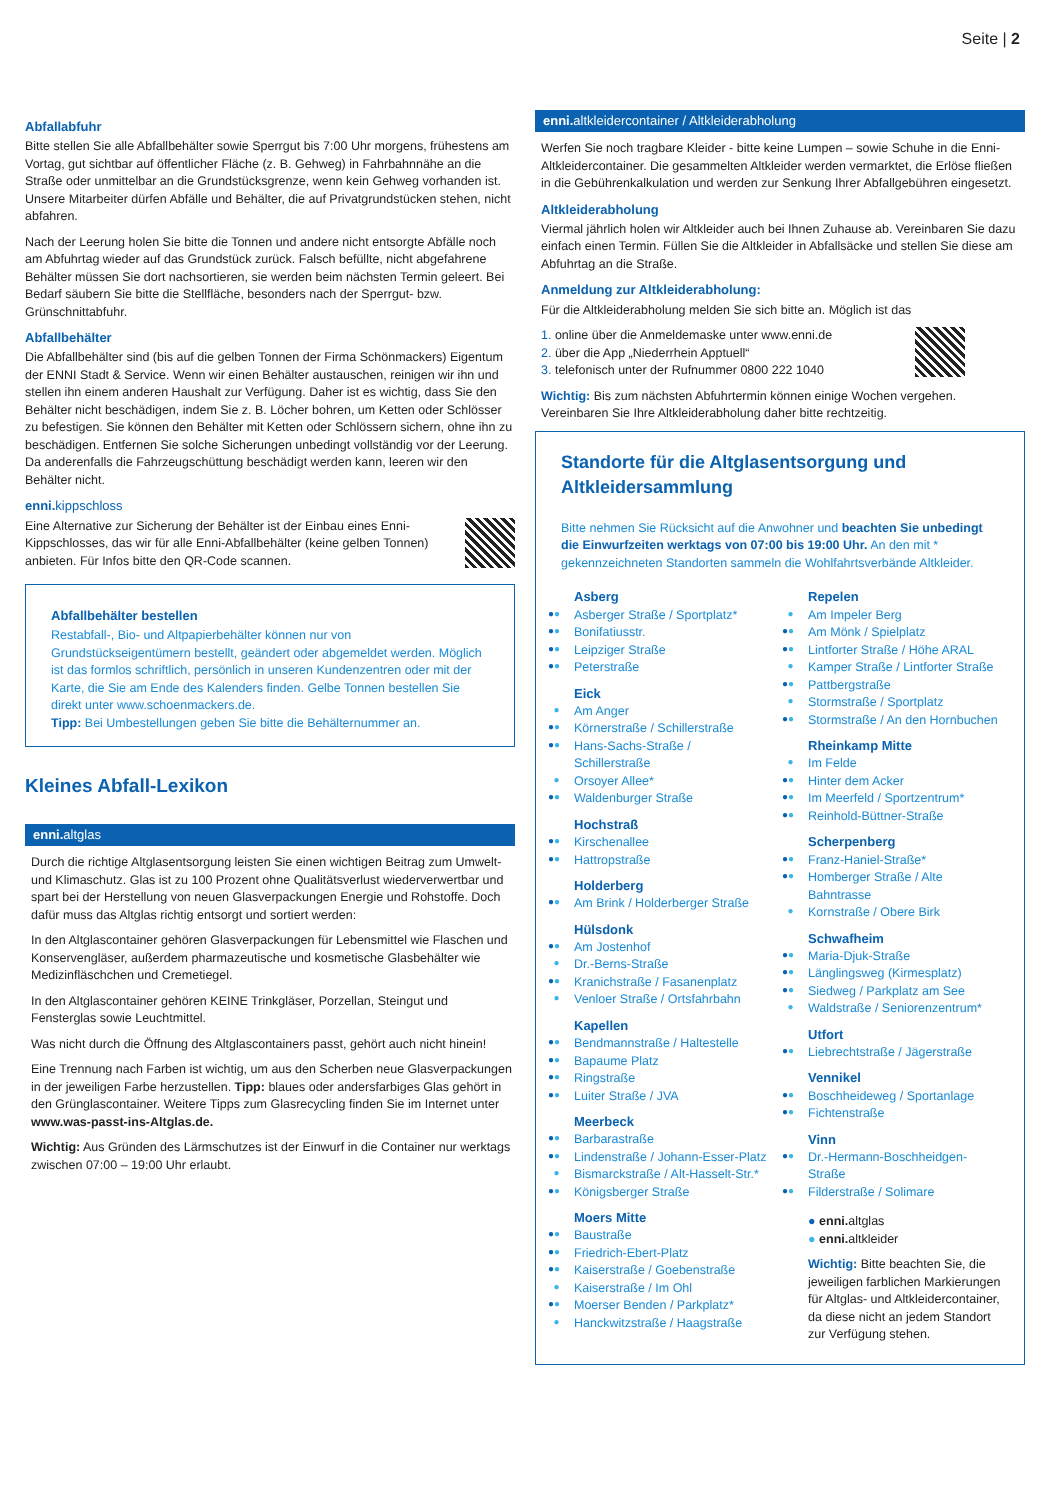Seite | 2
Abfallabfuhr
Bitte stellen Sie alle Abfallbehälter sowie Sperrgut bis 7:00 Uhr morgens, frühestens am Vortag, gut sichtbar auf öffentlicher Fläche (z. B. Gehweg) in Fahrbahnnähe an die Straße oder unmittelbar an die Grundstücksgrenze, wenn kein Gehweg vorhanden ist. Unsere Mitarbeiter dürfen Abfälle und Behälter, die auf Privatgrundstücken stehen, nicht abfahren.
Nach der Leerung holen Sie bitte die Tonnen und andere nicht entsorgte Abfälle noch am Abfuhrtag wieder auf das Grundstück zurück. Falsch befüllte, nicht abgefahrene Behälter müssen Sie dort nachsortieren, sie werden beim nächsten Termin geleert. Bei Bedarf säubern Sie bitte die Stellfläche, besonders nach der Sperrgut- bzw. Grünschnittabfuhr.
Abfallbehälter
Die Abfallbehälter sind (bis auf die gelben Tonnen der Firma Schönmackers) Eigentum der ENNI Stadt & Service. Wenn wir einen Behälter austauschen, reinigen wir ihn und stellen ihn einem anderen Haushalt zur Verfügung. Daher ist es wichtig, dass Sie den Behälter nicht beschädigen, indem Sie z. B. Löcher bohren, um Ketten oder Schlösser zu befestigen. Sie können den Behälter mit Ketten oder Schlössern sichern, ohne ihn zu beschädigen. Entfernen Sie solche Sicherungen unbedingt vollständig vor der Leerung. Da anderenfalls die Fahrzeugschüttung beschädigt werden kann, leeren wir den Behälter nicht.
enni.kippschloss
Eine Alternative zur Sicherung der Behälter ist der Einbau eines Enni-Kippschlosses, das wir für alle Enni-Abfallbehälter (keine gelben Tonnen) anbieten. Für Infos bitte den QR-Code scannen.
Abfallbehälter bestellen
Restabfall-, Bio- und Altpapierbehälter können nur von Grundstückseigentümern bestellt, geändert oder abgemeldet werden. Möglich ist das formlos schriftlich, persönlich in unseren Kundenzentren oder mit der Karte, die Sie am Ende des Kalenders finden. Gelbe Tonnen bestellen Sie direkt unter www.schoenmackers.de.
Tipp: Bei Umbestellungen geben Sie bitte die Behälternummer an.
Kleines Abfall-Lexikon
enni. altglas
Durch die richtige Altglasentsorgung leisten Sie einen wichtigen Beitrag zum Umwelt- und Klimaschutz. Glas ist zu 100 Prozent ohne Qualitätsverlust wiederverwertbar und spart bei der Herstellung von neuen Glasverpackungen Energie und Rohstoffe. Doch dafür muss das Altglas richtig entsorgt und sortiert werden:
In den Altglascontainer gehören Glasverpackungen für Lebensmittel wie Flaschen und Konservengläser, außerdem pharmazeutische und kosmetische Glasbehälter wie Medizinfläschchen und Cremetiegel.
In den Altglascontainer gehören KEINE Trinkgläser, Porzellan, Steingut und Fensterglas sowie Leuchtmittel.
Was nicht durch die Öffnung des Altglascontainers passt, gehört auch nicht hinein!
Eine Trennung nach Farben ist wichtig, um aus den Scherben neue Glasverpackungen in der jeweiligen Farbe herzustellen. Tipp: blaues oder andersfarbiges Glas gehört in den Grünglascontainer. Weitere Tipps zum Glasrecycling finden Sie im Internet unter www.was-passt-ins-Altglas.de.
Wichtig: Aus Gründen des Lärmschutzes ist der Einwurf in die Container nur werktags zwischen 07:00 – 19:00 Uhr erlaubt.
enni. altkleidercontainer / Altkleiderabholung
Werfen Sie noch tragbare Kleider - bitte keine Lumpen – sowie Schuhe in die Enni-Altkleidercontainer. Die gesammelten Altkleider werden vermarktet, die Erlöse fließen in die Gebührenkalkulation und werden zur Senkung Ihrer Abfallgebühren eingesetzt.
Altkleiderabholung
Viermal jährlich holen wir Altkleider auch bei Ihnen Zuhause ab. Vereinbaren Sie dazu einfach einen Termin. Füllen Sie die Altkleider in Abfallsäcke und stellen Sie diese am Abfuhrtag an die Straße.
Anmeldung zur Altkleiderabholung:
Für die Altkleiderabholung melden Sie sich bitte an. Möglich ist das
1. online über die Anmeldemaske unter www.enni.de
2. über die App „Niederrhein Apptuell“
3. telefonisch unter der Rufnummer 0800 222 1040
Wichtig: Bis zum nächsten Abfuhrtermin können einige Wochen vergehen. Vereinbaren Sie Ihre Altkleiderabholung daher bitte rechtzeitig.
Standorte für die Altglasentsorgung und Altkleidersammlung
Bitte nehmen Sie Rücksicht auf die Anwohner und beachten Sie unbedingt die Einwurfzeiten werktags von 07:00 bis 19:00 Uhr. An den mit * gekennzeichneten Standorten sammeln die Wohlfahrtsverbände Altkleider.
Asberg
●● Asberger Straße / Sportplatz*
●● Bonifatiusstr.
●● Leipziger Straße
●● Peterstraße
Eick
● Am Anger
●● Körnerstraße / Schillerstraße
●● Hans-Sachs-Straße / Schillerstraße
● Orsoyer Allee*
●● Waldenburger Straße
Hochstraß
●● Kirschenallee
●● Hattropstraße
Holderberg
●● Am Brink / Holderberger Straße
Hülsdonk
●● Am Jostenhof
● Dr.-Berns-Straße
●● Kranichstraße / Fasanenplatz
● Venloer Straße / Ortsfahrbahn
Kapellen
●● Bendmannstraße / Haltestelle
●● Bapaume Platz
●● Ringstraße
●● Luiter Straße / JVA
Meerbeck
●● Barbarastraße
●● Lindenstraße / Johann-Esser-Platz
● Bismarckstraße / Alt-Hasselt-Str.*
●● Königsberger Straße
Moers Mitte
●● Baustraße
●● Friedrich-Ebert-Platz
●● Kaiserstraße / Goebenstraße
● Kaiserstraße / Im Ohl
●● Moerser Benden / Parkplatz*
● Hanckwitzstraße / Haagstraße
Repelen
● Am Impeler Berg
●● Am Mönk / Spielplatz
●● Lintforter Straße / Höhe ARAL
● Kamper Straße / Lintforter Straße
●● Pattbergstraße
● Stormstraße / Sportplatz
●● Stormstraße / An den Hornbuchen
Rheinkamp Mitte
● Im Felde
●● Hinter dem Acker
●● Im Meerfeld / Sportzentrum*
●● Reinhold-Büttner-Straße
Scherpenberg
●● Franz-Haniel-Straße*
●● Homberger Straße / Alte Bahntrasse
● Kornstraße / Obere Birk
Schwafheim
●● Maria-Djuk-Straße
●● Länglingsweg (Kirmesplatz)
●● Siedweg / Parkplatz am See
● Waldstraße / Seniorenzentrum*
Utfort
●● Liebrechtstraße / Jägerstraße
Vennikel
●● Boschheideweg / Sportanlage
●● Fichtenstraße
Vinn
●● Dr.-Hermann-Boschheidgen-Straße
●● Filderstraße / Solimare
● enni. altglas
● enni. altkleider
Wichtig: Bitte beachten Sie, die jeweiligen farblichen Markierungen für Altglas- und Altkleidercontainer, da diese nicht an jedem Standort zur Verfügung stehen.